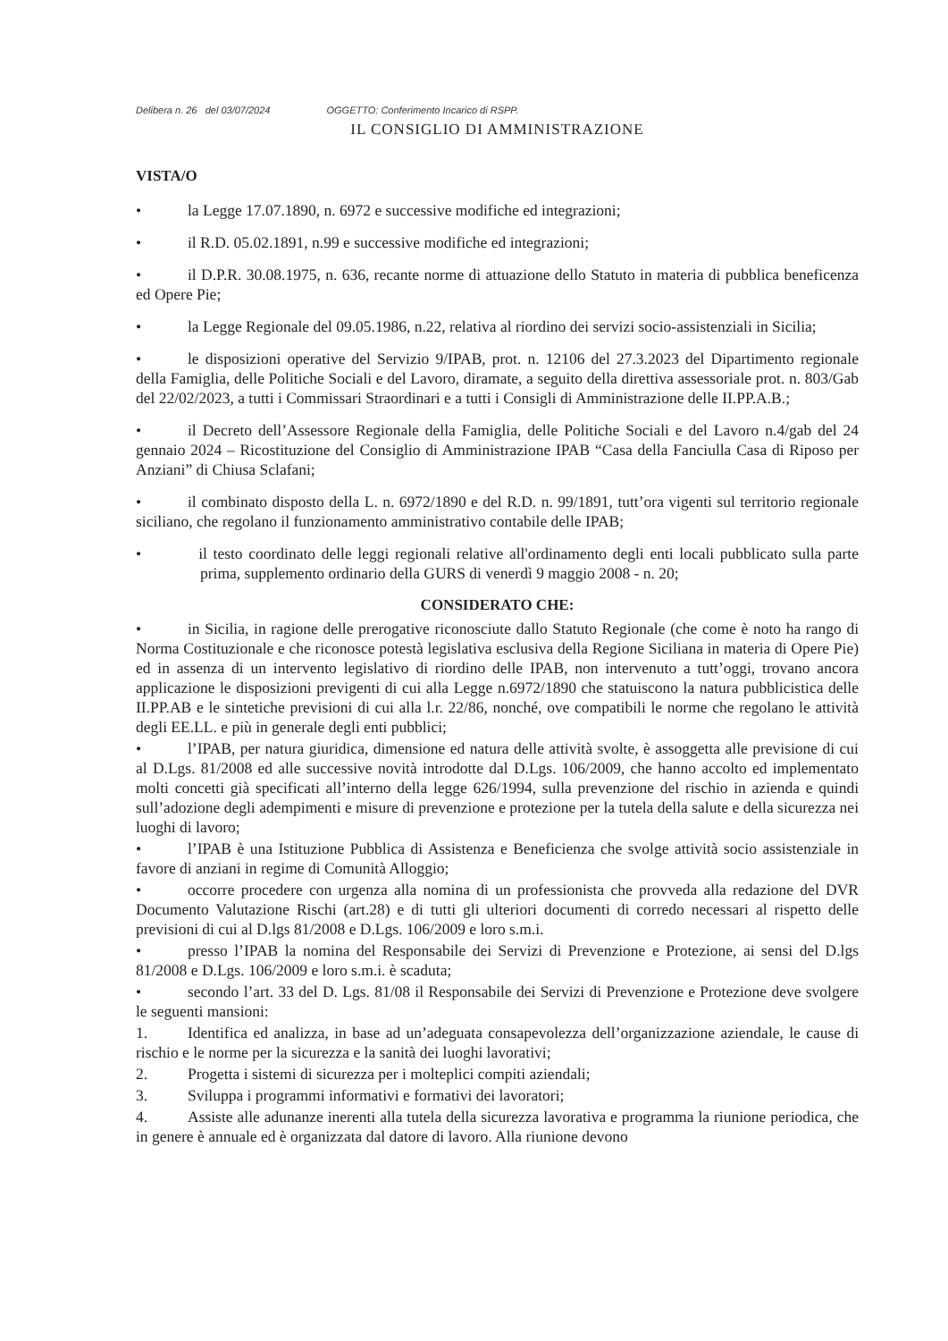Delibera n. 26 del 03/07/2024 OGGETTO: Conferimento Incarico di RSPP.
IL CONSIGLIO DI AMMINISTRAZIONE
VISTA/O
• la Legge 17.07.1890, n. 6972 e successive modifiche ed integrazioni;
• il R.D. 05.02.1891, n.99 e successive modifiche ed integrazioni;
• il D.P.R. 30.08.1975, n. 636, recante norme di attuazione dello Statuto in materia di pubblica beneficenza ed Opere Pie;
• la Legge Regionale del 09.05.1986, n.22, relativa al riordino dei servizi socio-assistenziali in Sicilia;
• le disposizioni operative del Servizio 9/IPAB, prot. n. 12106 del 27.3.2023 del Dipartimento regionale della Famiglia, delle Politiche Sociali e del Lavoro, diramate, a seguito della direttiva assessoriale prot. n. 803/Gab del 22/02/2023, a tutti i Commissari Straordinari e a tutti i Consigli di Amministrazione delle II.PP.A.B.;
• il Decreto dell’Assessore Regionale della Famiglia, delle Politiche Sociali e del Lavoro n.4/gab del 24 gennaio 2024 – Ricostituzione del Consiglio di Amministrazione IPAB “Casa della Fanciulla Casa di Riposo per Anziani” di Chiusa Sclafani;
• il combinato disposto della L. n. 6972/1890 e del R.D. n. 99/1891, tutt’ora vigenti sul territorio regionale siciliano, che regolano il funzionamento amministrativo contabile delle IPAB;
• il testo coordinato delle leggi regionali relative all'ordinamento degli enti locali pubblicato sulla parte prima, supplemento ordinario della GURS di venerdì 9 maggio 2008 - n. 20;
CONSIDERATO CHE:
• in Sicilia, in ragione delle prerogative riconosciute dallo Statuto Regionale (che come è noto ha rango di Norma Costituzionale e che riconosce potestà legislativa esclusiva della Regione Siciliana in materia di Opere Pie) ed in assenza di un intervento legislativo di riordino delle IPAB, non intervenuto a tutt’oggi, trovano ancora applicazione le disposizioni previgenti di cui alla Legge n.6972/1890 che statuiscono la natura pubblicistica delle II.PP.AB e le sintetiche previsioni di cui alla l.r. 22/86, nonché, ove compatibili le norme che regolano le attività degli EE.LL. e più in generale degli enti pubblici;
• l’IPAB, per natura giuridica, dimensione ed natura delle attività svolte, è assoggetta alle previsione di cui al D.Lgs. 81/2008 ed alle successive novità introdotte dal D.Lgs. 106/2009, che hanno accolto ed implementato molti concetti già specificati all’interno della legge 626/1994, sulla prevenzione del rischio in azienda e quindi sull’adozione degli adempimenti e misure di prevenzione e protezione per la tutela della salute e della sicurezza nei luoghi di lavoro;
• l’IPAB è una Istituzione Pubblica di Assistenza e Beneficienza che svolge attività socio assistenziale in favore di anziani in regime di Comunità Alloggio;
• occorre procedere con urgenza alla nomina di un professionista che provveda alla redazione del DVR Documento Valutazione Rischi (art.28) e di tutti gli ulteriori documenti di corredo necessari al rispetto delle previsioni di cui al D.lgs 81/2008 e D.Lgs. 106/2009 e loro s.m.i.
• presso l’IPAB la nomina del Responsabile dei Servizi di Prevenzione e Protezione, ai sensi del D.lgs 81/2008 e D.Lgs. 106/2009 e loro s.m.i. è scaduta;
• secondo l’art. 33 del D. Lgs. 81/08 il Responsabile dei Servizi di Prevenzione e Protezione deve svolgere le seguenti mansioni:
1. Identifica ed analizza, in base ad un’adeguata consapevolezza dell’organizzazione aziendale, le cause di rischio e le norme per la sicurezza e la sanità dei luoghi lavorativi;
2. Progetta i sistemi di sicurezza per i molteplici compiti aziendali;
3. Sviluppa i programmi informativi e formativi dei lavoratori;
4. Assiste alle adunanze inerenti alla tutela della sicurezza lavorativa e programma la riunione periodica, che in genere è annuale ed è organizzata dal datore di lavoro. Alla riunione devono